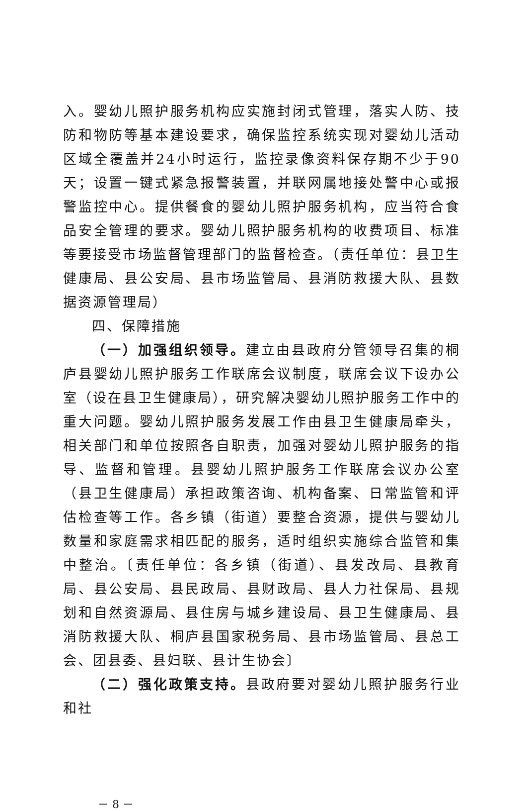入。婴幼儿照护服务机构应实施封闭式管理，落实人防、技防和物防等基本建设要求，确保监控系统实现对婴幼儿活动区域全覆盖并24小时运行，监控录像资料保存期不少于90天；设置一键式紧急报警装置，并联网属地接处警中心或报警监控中心。提供餐食的婴幼儿照护服务机构，应当符合食品安全管理的要求。婴幼儿照护服务机构的收费项目、标准等要接受市场监督管理部门的监督检查。（责任单位：县卫生健康局、县公安局、县市场监管局、县消防救援大队、县数据资源管理局）
四、保障措施
（一）加强组织领导。建立由县政府分管领导召集的桐庐县婴幼儿照护服务工作联席会议制度，联席会议下设办公室（设在县卫生健康局），研究解决婴幼儿照护服务工作中的重大问题。婴幼儿照护服务发展工作由县卫生健康局牵头，相关部门和单位按照各自职责，加强对婴幼儿照护服务的指导、监督和管理。县婴幼儿照护服务工作联席会议办公室（县卫生健康局）承担政策咨询、机构备案、日常监管和评估检查等工作。各乡镇（街道）要整合资源，提供与婴幼儿数量和家庭需求相匹配的服务，适时组织实施综合监管和集中整治。〔责任单位：各乡镇（街道）、县发改局、县教育局、县公安局、县民政局、县财政局、县人力社保局、县规划和自然资源局、县住房与城乡建设局、县卫生健康局、县消防救援大队、桐庐县国家税务局、县市场监管局、县总工会、团县委、县妇联、县计生协会〕
（二）强化政策支持。县政府要对婴幼儿照护服务行业和社
－ 8 －